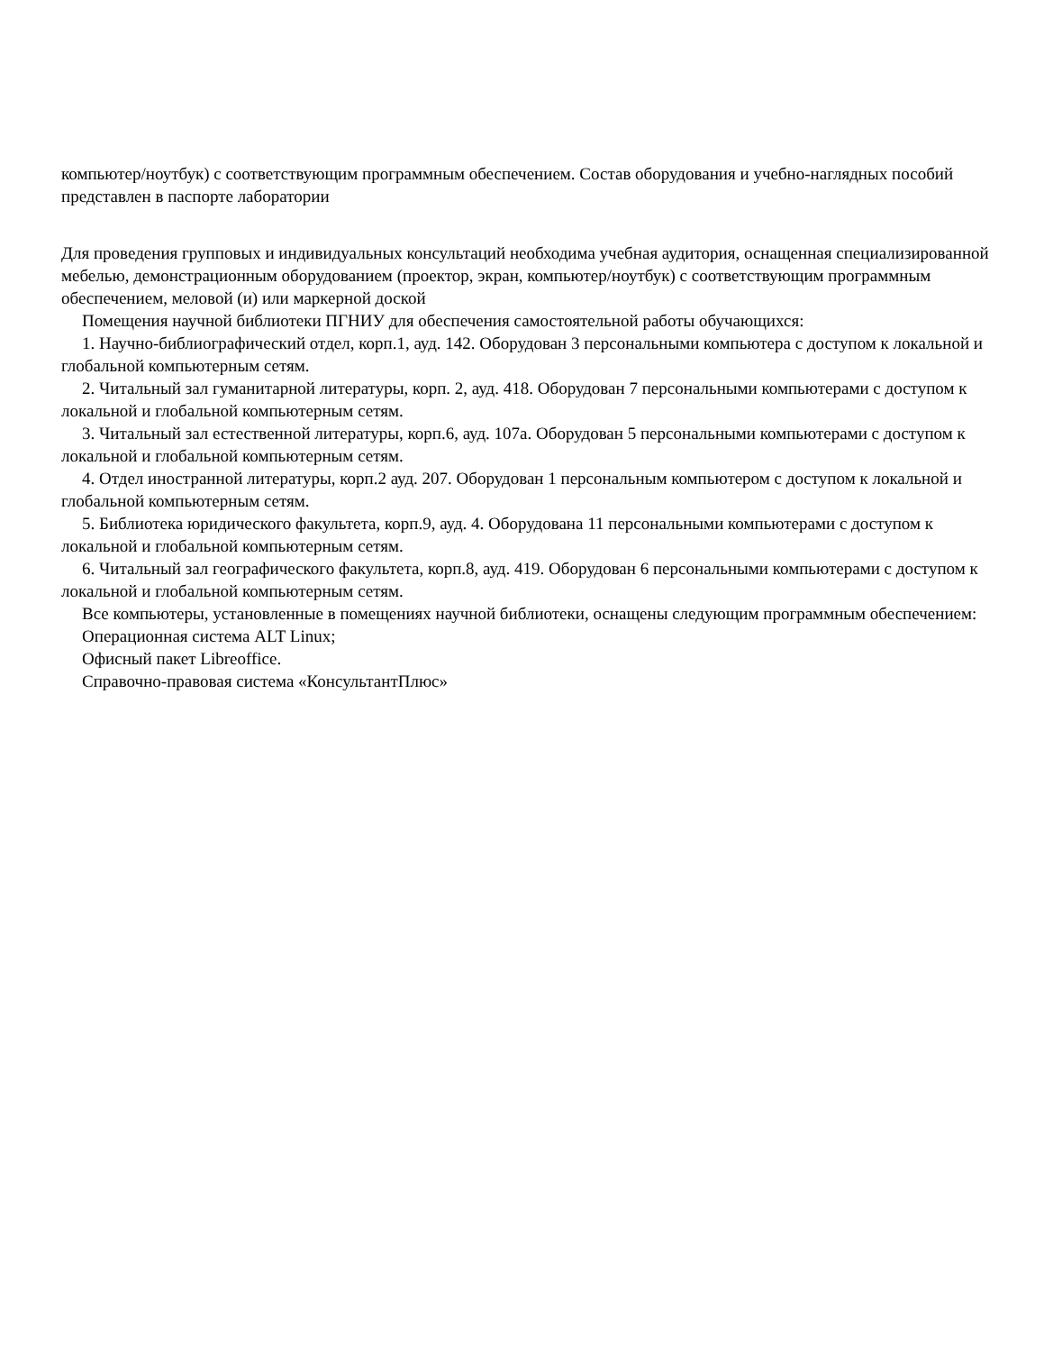компьютер/ноутбук) с соответствующим программным обеспечением. Состав оборудования и учебно-наглядных пособий представлен в паспорте лаборатории
Для проведения групповых и индивидуальных консультаций необходима учебная аудитория, оснащенная специализированной мебелью, демонстрационным оборудованием (проектор, экран, компьютер/ноутбук) с соответствующим программным обеспечением, меловой (и) или маркерной доской
Помещения научной библиотеки ПГНИУ для обеспечения самостоятельной работы обучающихся:
1. Научно-библиографический отдел, корп.1, ауд. 142. Оборудован 3 персональными компьютера с доступом к локальной и глобальной компьютерным сетям.
2. Читальный зал гуманитарной литературы, корп. 2, ауд. 418. Оборудован 7 персональными компьютерами с доступом к локальной и глобальной компьютерным сетям.
3. Читальный зал естественной литературы, корп.6, ауд. 107а. Оборудован 5 персональными компьютерами с доступом к локальной и глобальной компьютерным сетям.
4. Отдел иностранной литературы, корп.2 ауд. 207. Оборудован 1 персональным компьютером с доступом к локальной и глобальной компьютерным сетям.
5. Библиотека юридического факультета, корп.9, ауд. 4. Оборудована 11 персональными компьютерами с доступом к локальной и глобальной компьютерным сетям.
6. Читальный зал географического факультета, корп.8, ауд. 419. Оборудован 6 персональными компьютерами с доступом к локальной и глобальной компьютерным сетям.
Все компьютеры, установленные в помещениях научной библиотеки, оснащены следующим программным обеспечением:
Операционная система ALT Linux;
Офисный пакет Libreoffice.
Справочно-правовая система «КонсультантПлюс»